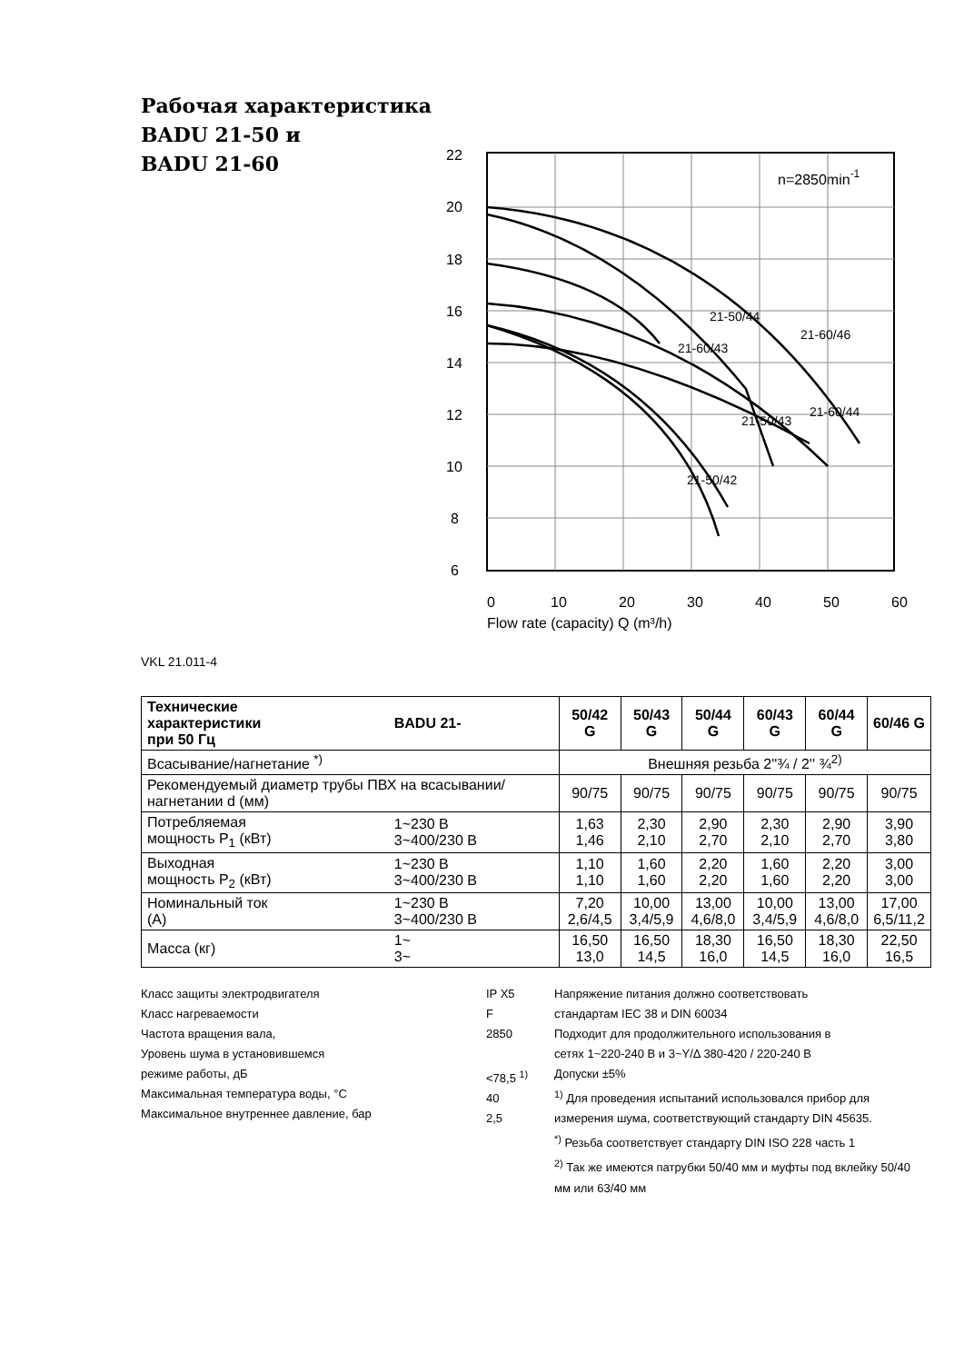Рабочая характеристика
BADU 21-50 и
BADU 21-60
22
20
18
16
14
12
10
8
6
0
10
20
30
40
50
60
Flow rate (capacity) Q (m³/h)
n=2850min-1
21-60/43
21-50/44
21-60/46
21-60/44
21-50/43
21-50/42
VKL 21.011-4
| Технические характеристики при 50 Гц | BADU 21- | 50/42 G | 50/43 G | 50/44 G | 60/43 G | 60/44 G | 60/46 G |
| --- | --- | --- | --- | --- | --- | --- | --- |
| Всасывание/нагнетание <sup>*)</sup> | | Внешняя резьба 2''¾ / 2'' ¾<sup>2)</sup> | | | | | |
| Рекомендуемый диаметр трубы ПВХ на всасывании/нагнетании d (мм) | | 90/75 | 90/75 | 90/75 | 90/75 | 90/75 | 90/75 |
| Потребляемая мощность P<sub>1</sub> (кВт) | 1~230 В 3~400/230 В | 1,63 1,46 | 2,30 2,10 | 2,90 2,70 | 2,30 2,10 | 2,90 2,70 | 3,90 3,80 |
| Выходная мощность P<sub>2</sub> (кВт) | 1~230 В 3~400/230 В | 1,10 1,10 | 1,60 1,60 | 2,20 2,20 | 1,60 1,60 | 2,20 2,20 | 3,00 3,00 |
| Номинальный ток (А) | 1~230 В 3~400/230 В | 7,20 2,6/4,5 | 10,00 3,4/5,9 | 13,00 4,6/8,0 | 10,00 3,4/5,9 | 13,00 4,6/8,0 | 17,00 6,5/11,2 |
| Масса (кг) | 1~ 3~ | 16,50 13,0 | 16,50 14,5 | 18,30 16,0 | 16,50 14,5 | 18,30 16,0 | 22,50 16,5 |
Класс защиты электродвигателя
Класс нагреваемости
Частота вращения вала,
Уровень шума в установившемся
режиме работы, дБ
Максимальная температура воды, °C
Максимальное внутреннее давление, бар
IP X5
F
2850
<78,5 <sup>1)</sup>
40
2,5
Напряжение питания должно соответствовать
стандартам IEC 38 и DIN 60034
Подходит для продолжительного использования в
сетях 1~220-240 В и 3~Y/Δ 380-420 / 220-240 В
Допуски ±5%
<sup>1)</sup> Для проведения испытаний использовался прибор для измерения шума, соответствующий стандарту DIN 45635.
<sup>*)</sup> Резьба соответствует стандарту DIN ISO 228 часть 1
<sup>2)</sup> Так же имеются патрубки 50/40 мм и муфты под вклейку 50/40 мм или 63/40 мм